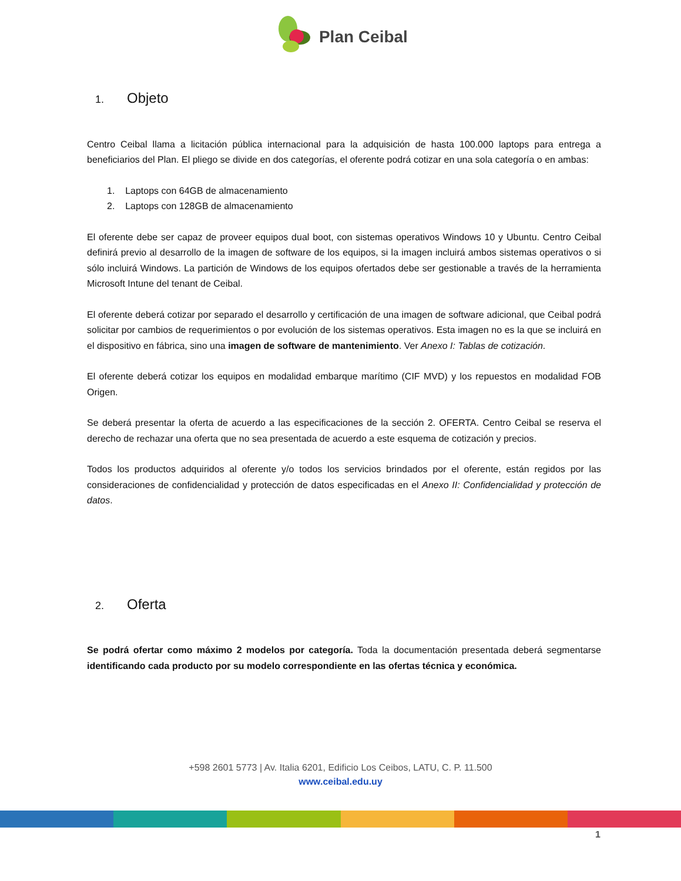Plan Ceibal
1. Objeto
Centro Ceibal llama a licitación pública internacional para la adquisición de hasta 100.000 laptops para entrega a beneficiarios del Plan. El pliego se divide en dos categorías, el oferente podrá cotizar en una sola categoría o en ambas:
1. Laptops con 64GB de almacenamiento
2. Laptops con 128GB de almacenamiento
El oferente debe ser capaz de proveer equipos dual boot, con sistemas operativos Windows 10 y Ubuntu. Centro Ceibal definirá previo al desarrollo de la imagen de software de los equipos, si la imagen incluirá ambos sistemas operativos o si sólo incluirá Windows. La partición de Windows de los equipos ofertados debe ser gestionable a través de la herramienta Microsoft Intune del tenant de Ceibal.
El oferente deberá cotizar por separado el desarrollo y certificación de una imagen de software adicional, que Ceibal podrá solicitar por cambios de requerimientos o por evolución de los sistemas operativos. Esta imagen no es la que se incluirá en el dispositivo en fábrica, sino una imagen de software de mantenimiento. Ver Anexo I: Tablas de cotización.
El oferente deberá cotizar los equipos en modalidad embarque marítimo (CIF MVD) y los repuestos en modalidad FOB Origen.
Se deberá presentar la oferta de acuerdo a las especificaciones de la sección 2. OFERTA. Centro Ceibal se reserva el derecho de rechazar una oferta que no sea presentada de acuerdo a este esquema de cotización y precios.
Todos los productos adquiridos al oferente y/o todos los servicios brindados por el oferente, están regidos por las consideraciones de confidencialidad y protección de datos especificadas en el Anexo II: Confidencialidad y protección de datos.
2. Oferta
Se podrá ofertar como máximo 2 modelos por categoría. Toda la documentación presentada deberá segmentarse identificando cada producto por su modelo correspondiente en las ofertas técnica y económica.
+598 2601 5773 | Av. Italia 6201, Edificio Los Ceibos, LATU, C. P. 11.500
www.ceibal.edu.uy
1